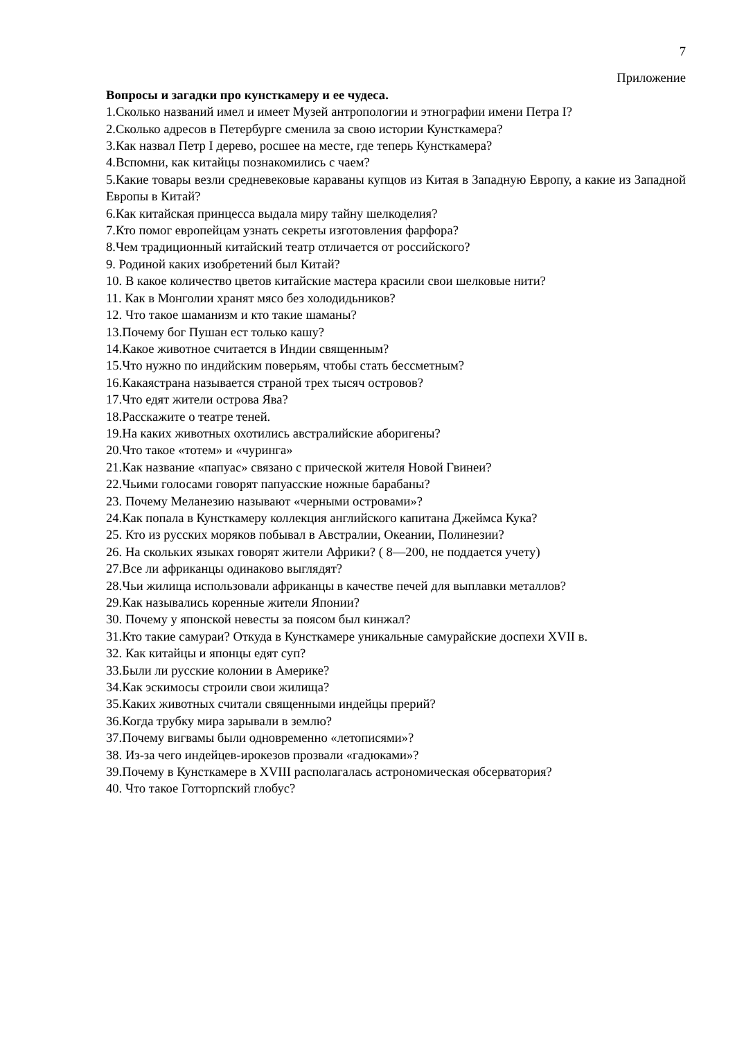7
Приложение
Вопросы и загадки про кунсткамеру и ее чудеса.
1.Сколько названий имел и имеет Музей антропологии и этнографии имени Петра I?
2.Сколько адресов в Петербурге сменила за свою истории Кунсткамера?
3.Как назвал Петр I дерево, росшее на месте, где теперь Кунсткамера?
4.Вспомни, как китайцы познакомились с чаем?
5.Какие товары везли средневековые караваны купцов из Китая в Западную Европу, а какие из Западной Европы в Китай?
6.Как китайская принцесса выдала миру тайну шелкоделия?
7.Кто помог европейцам узнать секреты изготовления фарфора?
8.Чем традиционный китайский театр отличается от российского?
9. Родиной каких изобретений был Китай?
10. В какое количество цветов китайские мастера красили свои шелковые нити?
11. Как в Монголии хранят мясо без холодидьников?
12. Что такое шаманизм и кто такие шаманы?
13.Почему бог Пушан ест только кашу?
14.Какое животное считается в Индии священным?
15.Что нужно по индийским поверьям, чтобы стать бессметным?
16.Какаястрана называется страной трех тысяч островов?
17.Что едят жители острова Ява?
18.Расскажите о театре теней.
19.На каких животных охотились австралийские аборигены?
20.Что такое «тотем» и «чуринга»
21.Как название «папуас» связано с прической жителя Новой Гвинеи?
22.Чьими голосами говорят папуасские ножные барабаны?
23. Почему Меланезию называют «черными островами»?
24.Как попала в Кунсткамеру коллекция английского капитана Джеймса Кука?
25. Кто из русских моряков побывал в Австралии, Океании, Полинезии?
26. На скольких языках говорят жители Африки? ( 8—200, не поддается учету)
27.Все ли африканцы одинаково выглядят?
28.Чьи жилища использовали африканцы в качестве печей для выплавки металлов?
29.Как назывались коренные жители Японии?
30. Почему у японской невесты за поясом был кинжал?
31.Кто такие самураи? Откуда в Кунсткамере уникальные самурайские доспехи XVII в.
32. Как китайцы и японцы едят суп?
33.Были ли русские колонии в Америке?
34.Как эскимосы строили свои жилища?
35.Каких животных считали священными индейцы прерий?
36.Когда трубку мира зарывали в землю?
37.Почему вигвамы были одновременно «летописями»?
38. Из-за чего индейцев-ирокезов прозвали «гадюками»?
39.Почему в Кунсткамере в XVIII располагалась астрономическая обсерватория?
40. Что такое Готторпский глобус?